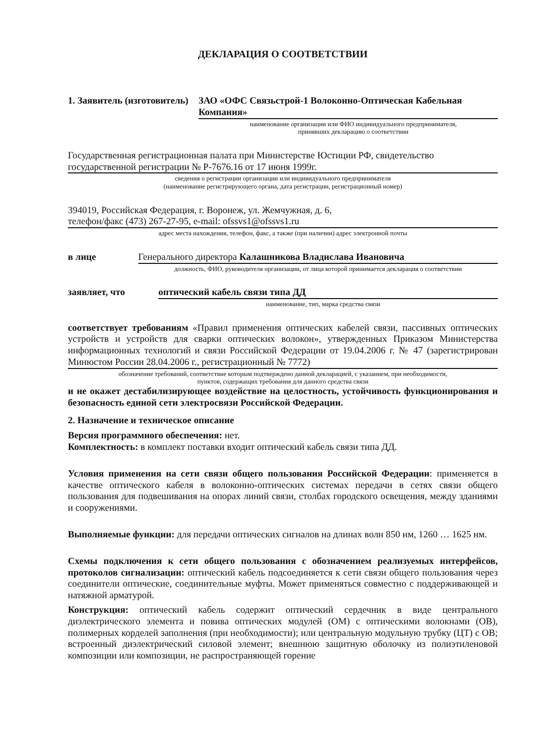ДЕКЛАРАЦИЯ О СООТВЕТСТВИИ
1. Заявитель (изготовитель) ЗАО «ОФС Связьстрой-1 Волоконно-Оптическая Кабельная Компания»
наименование организации или ФИО индивидуального предпринимателя,
принявших декларацию о соответствии
Государственная регистрационная палата при Министерстве Юстиции РФ, свидетельство государственной регистрации № Р-7676.16 от 17 июня 1999г.
сведения о регистрации организации или индивидуального предпринимателя
(наименование регистрирующего органа, дата регистрации, регистрационный номер)
394019, Российская Федерация, г. Воронеж, ул. Жемчужная, д. 6,
телефон/факс (473) 267-27-95, e-mail: ofssvs1@ofssvs1.ru
адрес места нахождения, телефон, факс, а также (при наличии) адрес электронной почты
в лице Генерального директора Калашникова Владислава Ивановича
должность, ФИО, руководителя организации, от лица которой принимается декларация о соответствии
заявляет, что оптический кабель связи типа ДД
наименование, тип, марка средства связи
соответствует требованиям «Правил применения оптических кабелей связи, пассивных оптических устройств и устройств для сварки оптических волокон», утвержденных Приказом Министерства информационных технологий и связи Российской Федерации от 19.04.2006 г. № 47 (зарегистрирован Минюстом России 28.04.2006 г., регистрационный № 7772)
обозначение требований, соответствие которым подтверждено данной декларацией, с указанием, при необходимости,
пунктов, содержащих требования для данного средства связи
и не окажет дестабилизирующее воздействие на целостность, устойчивость функционирования и безопасность единой сети электросвязи Российской Федерации.
2. Назначение и техническое описание
Версия программного обеспечения: нет.
Комплектность: в комплект поставки входит оптический кабель связи типа ДД.
Условия применения на сети связи общего пользования Российской Федерации: применяется в качестве оптического кабеля в волоконно-оптических системах передачи в сетях связи общего пользования для подвешивания на опорах линий связи, столбах городского освещения, между зданиями и сооружениями.
Выполняемые функции: для передачи оптических сигналов на длинах волн 850 нм, 1260 … 1625 нм.
Схемы подключения к сети общего пользования с обозначением реализуемых интерфейсов, протоколов сигнализации: оптический кабель подсоединяется к сети связи общего пользования через соединители оптические, соединительные муфты. Может применяться совместно с поддерживающей и натяжной арматурой.
Конструкция: оптический кабель содержит оптический сердечник в виде центрального диэлектрического элемента и повива оптических модулей (ОМ) с оптическими волокнами (ОВ), полимерных корделей заполнения (при необходимости); или центральную модульную трубку (ЦТ) с ОВ; встроенный диэлектрический силовой элемент; внешнюю защитную оболочку из полиэтиленовой композиции или композиции, не распространяющей горение